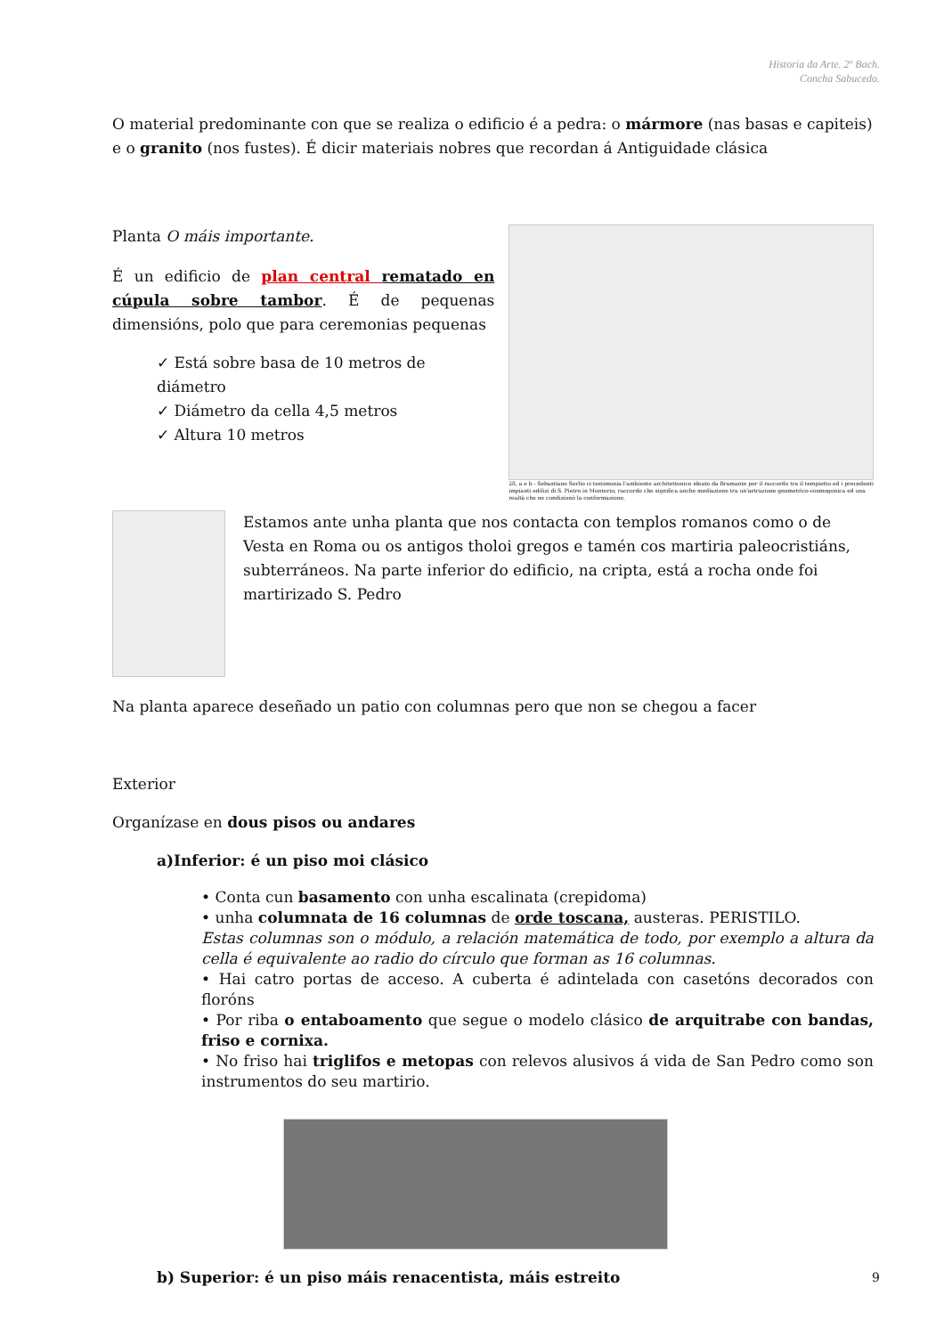Historia da Arte. 2º Bach.
Concha Sabucedo.
O material predominante con que se realiza o edificio é a pedra: o mármore (nas basas e capiteis) e o granito (nos fustes). É dicir materiais nobres que recordan á Antiguidade clásica
Planta O máis importante.
É un edificio de plan central rematado en cúpula sobre tambor. É de pequenas dimensións, polo que para ceremonias pequenas
✓ Está sobre basa de 10 metros de diámetro
✓ Diámetro da cella 4,5 metros
✓ Altura 10 metros
28, a e b - Sebastiano Serlio ci testimonia l'ambiente architettonico ideato da Bramante per il raccordo tra il tempietto ed i precedenti impianti edilizi di S. Pietro in Montorio; raccordo che significa anche mediazione tra un'astrazione geometrico-cosmogonica ed una realtà che ne condizionò la conformazione.
Estamos ante unha planta que nos contacta con templos romanos como o de Vesta en Roma ou os antigos tholoi gregos e tamén cos martiria paleocristiáns, subterráneos. Na parte inferior do edificio, na cripta, está a rocha onde foi martirizado S. Pedro
Na planta aparece deseñado un patio con columnas pero que non se chegou a facer
Exterior
Organízase en dous pisos ou andares
a)Inferior: é un piso moi clásico
• Conta cun basamento con unha escalinata (crepidoma)
• unha columnata de 16 columnas de orde toscana, austeras. PERISTILO.
Estas columnas son o módulo, a relación matemática de todo, por exemplo a altura da cella é equivalente ao radio do círculo que forman as 16 columnas.
• Hai catro portas de acceso. A cuberta é adintelada con casetóns decorados con floróns
• Por riba o entaboamento que segue o modelo clásico de arquitrabe con bandas, friso e cornixa.
• No friso hai triglifos e metopas con relevos alusivos á vida de San Pedro como son instrumentos do seu martirio.
b) Superior: é un piso máis renacentista, máis estreito
9